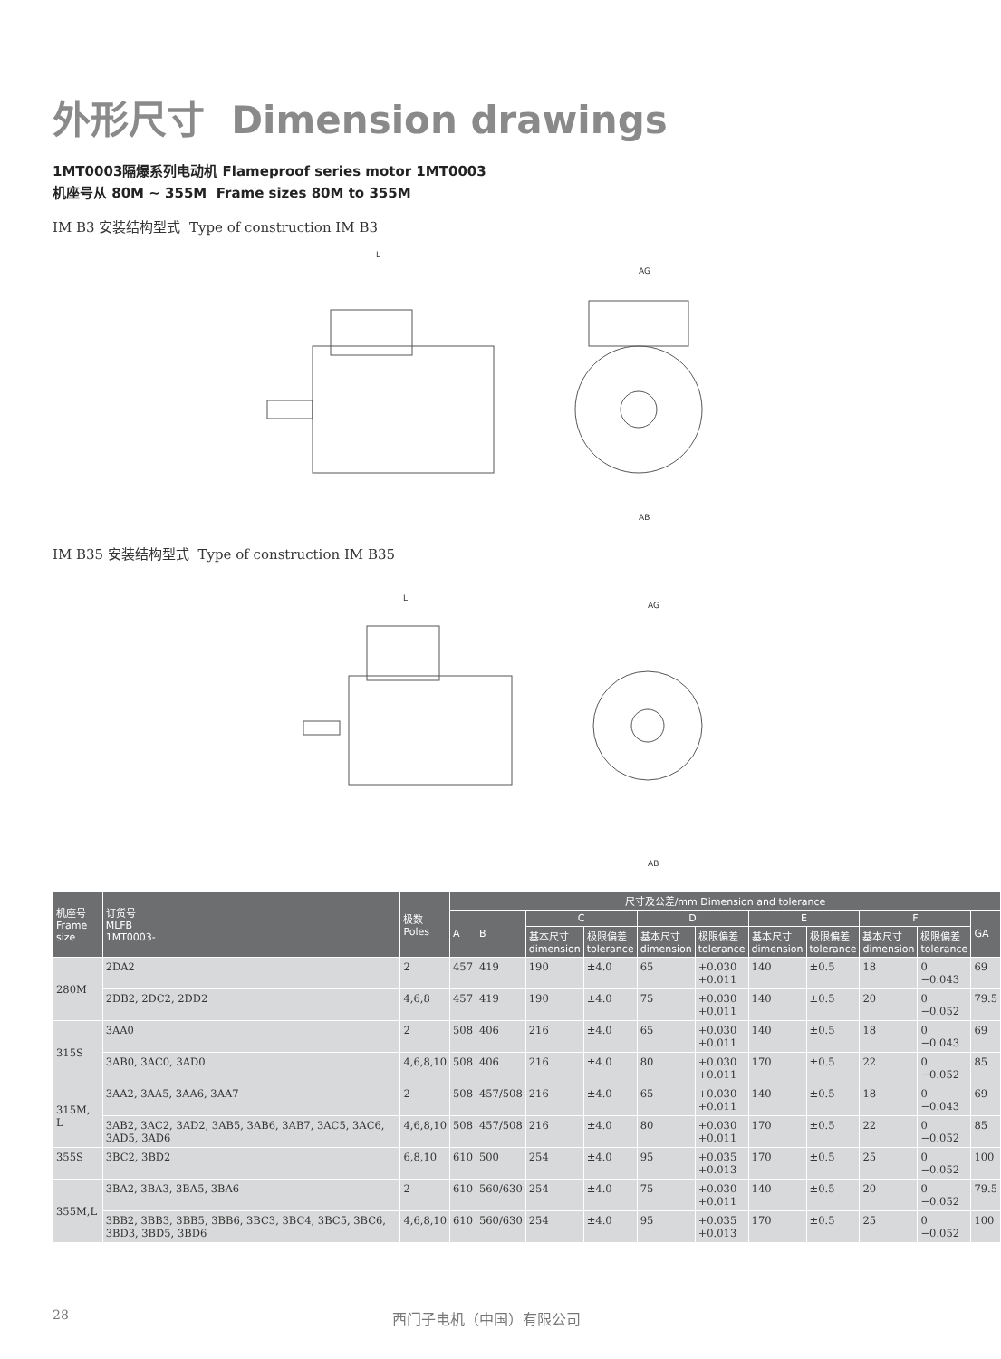外形尺寸 Dimension drawings
1MT0003隔爆系列电动机 Flameproof series motor 1MT0003
机座号从 80M ~ 355M Frame sizes 80M to 355M
IM B3 安装结构型式 Type of construction IM B3
L
AG
AB
IM B35 安装结构型式 Type of construction IM B35
L
AG
AB
| 机座号 Frame size | 订货号 MLFB 1MT0003- | 极数 Poles | 尺寸及公差/mm Dimension and tolerance | | | | | | | | | | |
| --- | --- | --- | --- | --- | --- | --- | --- | --- | --- | --- | --- | --- | --- |
| | | | A | B | C | | D | | E | | F | | GA |
| | | | | | 基本尺寸 dimension | 极限偏差 tolerance | 基本尺寸 dimension | 极限偏差 tolerance | 基本尺寸 dimension | 极限偏差 tolerance | 基本尺寸 dimension | 极限偏差 tolerance | |
| 280M | 2DA2 | 2 | 457 | 419 | 190 | ±4.0 | 65 | +0.030 +0.011 | 140 | ±0.5 | 18 | 0 −0.043 | 69 |
| | 2DB2, 2DC2, 2DD2 | 4,6,8 | 457 | 419 | 190 | ±4.0 | 75 | +0.030 +0.011 | 140 | ±0.5 | 20 | 0 −0.052 | 79.5 |
| 315S | 3AA0 | 2 | 508 | 406 | 216 | ±4.0 | 65 | +0.030 +0.011 | 140 | ±0.5 | 18 | 0 −0.043 | 69 |
| | 3AB0, 3AC0, 3AD0 | 4,6,8,10 | 508 | 406 | 216 | ±4.0 | 80 | +0.030 +0.011 | 170 | ±0.5 | 22 | 0 −0.052 | 85 |
| 315M, L | 3AA2, 3AA5, 3AA6, 3AA7 | 2 | 508 | 457/508 | 216 | ±4.0 | 65 | +0.030 +0.011 | 140 | ±0.5 | 18 | 0 −0.043 | 69 |
| | 3AB2, 3AC2, 3AD2, 3AB5, 3AB6, 3AB7, 3AC5, 3AC6, 3AD5, 3AD6 | 4,6,8,10 | 508 | 457/508 | 216 | ±4.0 | 80 | +0.030 +0.011 | 170 | ±0.5 | 22 | 0 −0.052 | 85 |
| 355S | 3BC2, 3BD2 | 6,8,10 | 610 | 500 | 254 | ±4.0 | 95 | +0.035 +0.013 | 170 | ±0.5 | 25 | 0 −0.052 | 100 |
| 355M,L | 3BA2, 3BA3, 3BA5, 3BA6 | 2 | 610 | 560/630 | 254 | ±4.0 | 75 | +0.030 +0.011 | 140 | ±0.5 | 20 | 0 −0.052 | 79.5 |
| | 3BB2, 3BB3, 3BB5, 3BB6, 3BC3, 3BC4, 3BC5, 3BC6, 3BD3, 3BD5, 3BD6 | 4,6,8,10 | 610 | 560/630 | 254 | ±4.0 | 95 | +0.035 +0.013 | 170 | ±0.5 | 25 | 0 −0.052 | 100 |
28 西门子电机（中国）有限公司